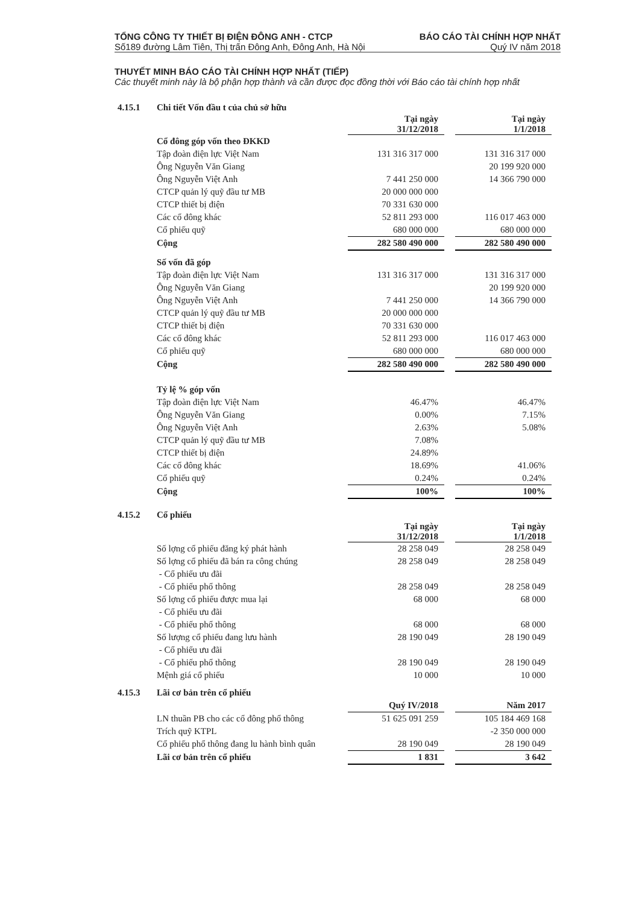TỔNG CÔNG TY THIẾT BỊ ĐIỆN ĐÔNG ANH - CTCP BÁO CÁO TÀI CHÍNH HỢP NHẤT
Số189 đường Lâm Tiên, Thị trấn Đông Anh, Đông Anh, Hà Nội Quý IV năm 2018
THUYẾT MINH BÁO CÁO TÀI CHÍNH HỢP NHẤT (TIẾP)
Các thuyết minh này là bộ phận hợp thành và cần được đọc đồng thời với Báo cáo tài chính hợp nhất
| 4.15.1 | Chi tiết Vốn đầu t của chủ sở hữu | | | |
| | | Tại ngày 31/12/2018 | | Tại ngày 1/1/2018 |
| | Cổ đông góp vốn theo ĐKKD | | | |
| | Tập đoàn điện lực Việt Nam | 131 316 317 000 | | 131 316 317 000 |
| | Ông Nguyễn Văn Giang | | | 20 199 920 000 |
| | Ông Nguyễn Việt Anh | 7 441 250 000 | | 14 366 790 000 |
| | CTCP quản lý quỹ đầu tư MB | 20 000 000 000 | | |
| | CTCP thiết bị điện | 70 331 630 000 | | |
| | Các cổ đông khác | 52 811 293 000 | | 116 017 463 000 |
| | Cổ phiếu quỹ | 680 000 000 | | 680 000 000 |
| | Cộng | 282 580 490 000 | | 282 580 490 000 |
| | Số vốn đã góp | | | |
| | Tập đoàn điện lực Việt Nam | 131 316 317 000 | | 131 316 317 000 |
| | Ông Nguyễn Văn Giang | | | 20 199 920 000 |
| | Ông Nguyễn Việt Anh | 7 441 250 000 | | 14 366 790 000 |
| | CTCP quản lý quỹ đầu tư MB | 20 000 000 000 | | |
| | CTCP thiết bị điện | 70 331 630 000 | | |
| | Các cổ đông khác | 52 811 293 000 | | 116 017 463 000 |
| | Cổ phiếu quỹ | 680 000 000 | | 680 000 000 |
| | Cộng | 282 580 490 000 | | 282 580 490 000 |
| | Tỷ lệ % góp vốn | | | |
| | Tập đoàn điện lực Việt Nam | 46.47% | | 46.47% |
| | Ông Nguyễn Văn Giang | 0.00% | | 7.15% |
| | Ông Nguyễn Việt Anh | 2.63% | | 5.08% |
| | CTCP quản lý quỹ đầu tư MB | 7.08% | | |
| | CTCP thiết bị điện | 24.89% | | |
| | Các cổ đông khác | 18.69% | | 41.06% |
| | Cổ phiếu quỹ | 0.24% | | 0.24% |
| | Cộng | 100% | | 100% |
| 4.15.2 | Cổ phiếu | | | |
| | | Tại ngày 31/12/2018 | | Tại ngày 1/1/2018 |
| | Số lợng cổ phiếu đăng ký phát hành | 28 258 049 | | 28 258 049 |
| | Số lợng cổ phiếu đã bán ra công chúng | 28 258 049 | | 28 258 049 |
| | - Cổ phiếu ưu đãi | | | |
| | - Cổ phiếu phổ thông | 28 258 049 | | 28 258 049 |
| | Số lợng cổ phiếu được mua lại | 68 000 | | 68 000 |
| | - Cổ phiếu ưu đãi | | | |
| | - Cổ phiếu phổ thông | 68 000 | | 68 000 |
| | Số lượng cổ phiếu đang lưu hành | 28 190 049 | | 28 190 049 |
| | - Cổ phiếu ưu đãi | | | |
| | - Cổ phiếu phổ thông | 28 190 049 | | 28 190 049 |
| | Mệnh giá cổ phiếu | 10 000 | | 10 000 |
| 4.15.3 | Lãi cơ bản trên cổ phiếu | | | |
| | | Quý IV/2018 | | Năm 2017 |
| | LN thuần PB cho các cổ đông phổ thông | 51 625 091 259 | | 105 184 469 168 |
| | Trích quỹ KTPL | | | -2 350 000 000 |
| | Cổ phiếu phổ thông đang lu hành bình quân | 28 190 049 | | 28 190 049 |
| | Lãi cơ bản trên cổ phiếu | 1 831 | | 3 642 |